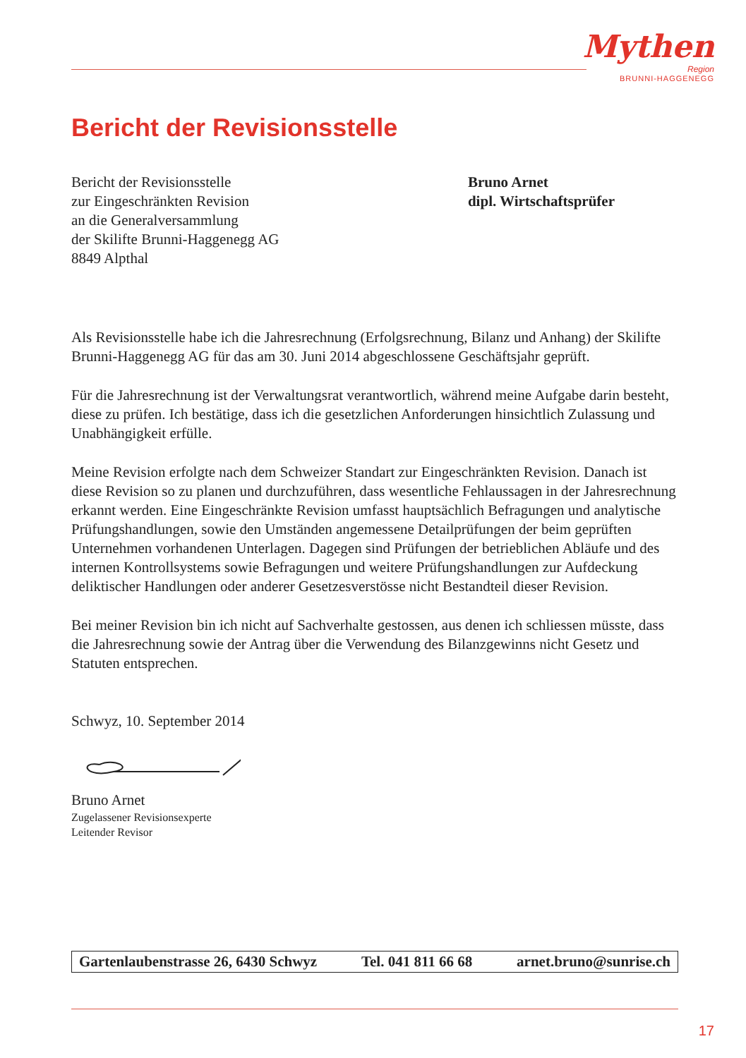Mythen
Region
BRUNNI-HAGGENEGG
Bericht der Revisionsstelle
Bericht der Revisionsstelle
zur Eingeschränkten Revision
an die Generalversammlung
der Skilifte Brunni-Haggenegg AG
8849 Alpthal
Bruno Arnet
dipl. Wirtschaftsprüfer
Als Revisionsstelle habe ich die Jahresrechnung (Erfolgsrechnung, Bilanz und Anhang) der Skilifte Brunni-Haggenegg AG für das am 30. Juni 2014 abgeschlossene Geschäftsjahr geprüft.
Für die Jahresrechnung ist der Verwaltungsrat verantwortlich, während meine Aufgabe darin besteht, diese zu prüfen. Ich bestätige, dass ich die gesetzlichen Anforderungen hinsichtlich Zulassung und Unabhängigkeit erfülle.
Meine Revision erfolgte nach dem Schweizer Standart zur Eingeschränkten Revision. Danach ist diese Revision so zu planen und durchzuführen, dass wesentliche Fehlaussagen in der Jahresrechnung erkannt werden. Eine Eingeschränkte Revision umfasst hauptsächlich Befragungen und analytische Prüfungshandlungen, sowie den Umständen angemessene Detailprüfungen der beim geprüften Unternehmen vorhandenen Unterlagen. Dagegen sind Prüfungen der betrieblichen Abläufe und des internen Kontrollsystems sowie Befragungen und weitere Prüfungshandlungen zur Aufdeckung deliktischer Handlungen oder anderer Gesetzesverstösse nicht Bestandteil dieser Revision.
Bei meiner Revision bin ich nicht auf Sachverhalte gestossen, aus denen ich schliessen müsste, dass die Jahresrechnung sowie der Antrag über die Verwendung des Bilanzgewinns nicht Gesetz und Statuten entsprechen.
Schwyz, 10. September 2014
Bruno Arnet
Zugelassener Revisionsexperte
Leitender Revisor
Gartenlaubenstrasse 26, 6430 Schwyz Tel. 041 811 66 68 arnet.bruno@sunrise.ch
17